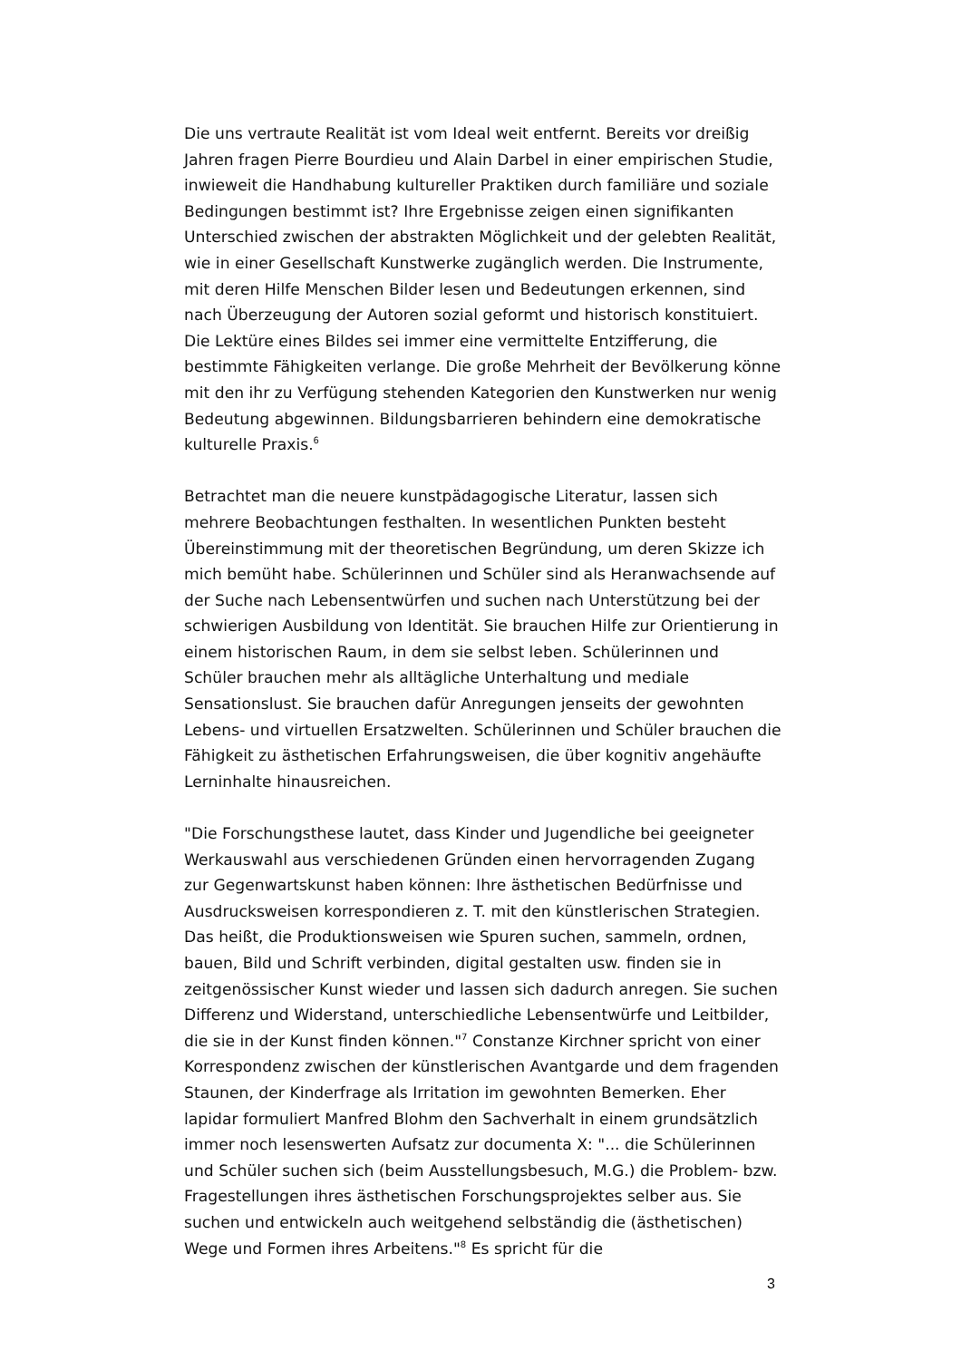Die uns vertraute Realität ist vom Ideal weit entfernt. Bereits vor dreißig Jahren fragen Pierre Bourdieu und Alain Darbel in einer empirischen Studie, inwieweit die Handhabung kultureller Praktiken durch familiäre und soziale Bedingungen bestimmt ist? Ihre Ergebnisse zeigen einen signifikanten Unterschied zwischen der abstrakten Möglichkeit und der gelebten Realität, wie in einer Gesellschaft Kunstwerke zugänglich werden. Die Instrumente, mit deren Hilfe Menschen Bilder lesen und Bedeutungen erkennen, sind nach Überzeugung der Autoren sozial geformt und historisch konstituiert. Die Lektüre eines Bildes sei immer eine vermittelte Entzifferung, die bestimmte Fähigkeiten verlange. Die große Mehrheit der Bevölkerung könne mit den ihr zu Verfügung stehenden Kategorien den Kunstwerken nur wenig Bedeutung abgewinnen. Bildungsbarrieren behindern eine demokratische kulturelle Praxis.<sup>6</sup>
Betrachtet man die neuere kunstpädagogische Literatur, lassen sich mehrere Beobachtungen festhalten. In wesentlichen Punkten besteht Übereinstimmung mit der theoretischen Begründung, um deren Skizze ich mich bemüht habe. Schülerinnen und Schüler sind als Heranwachsende auf der Suche nach Lebensentwürfen und suchen nach Unterstützung bei der schwierigen Ausbildung von Identität. Sie brauchen Hilfe zur Orientierung in einem historischen Raum, in dem sie selbst leben. Schülerinnen und Schüler brauchen mehr als alltägliche Unterhaltung und mediale Sensationslust. Sie brauchen dafür Anregungen jenseits der gewohnten Lebens- und virtuellen Ersatzwelten. Schülerinnen und Schüler brauchen die Fähigkeit zu ästhetischen Erfahrungsweisen, die über kognitiv angehäufte Lerninhalte hinausreichen.
"Die Forschungsthese lautet, dass Kinder und Jugendliche bei geeigneter Werkauswahl aus verschiedenen Gründen einen hervorragenden Zugang zur Gegenwartskunst haben können: Ihre ästhetischen Bedürfnisse und Ausdrucksweisen korrespondieren z. T. mit den künstlerischen Strategien. Das heißt, die Produktionsweisen wie Spuren suchen, sammeln, ordnen, bauen, Bild und Schrift verbinden, digital gestalten usw. finden sie in zeitgenössischer Kunst wieder und lassen sich dadurch anregen. Sie suchen Differenz und Widerstand, unterschiedliche Lebensentwürfe und Leitbilder, die sie in der Kunst finden können."<sup>7</sup> Constanze Kirchner spricht von einer Korrespondenz zwischen der künstlerischen Avantgarde und dem fragenden Staunen, der Kinderfrage als Irritation im gewohnten Bemerken. Eher lapidar formuliert Manfred Blohm den Sachverhalt in einem grundsätzlich immer noch lesenswerten Aufsatz zur documenta X: "... die Schülerinnen und Schüler suchen sich (beim Ausstellungsbesuch, M.G.) die Problem- bzw. Fragestellungen ihres ästhetischen Forschungsprojektes selber aus. Sie suchen und entwickeln auch weitgehend selbständig die (ästhetischen) Wege und Formen ihres Arbeitens."<sup>8</sup> Es spricht für die
3